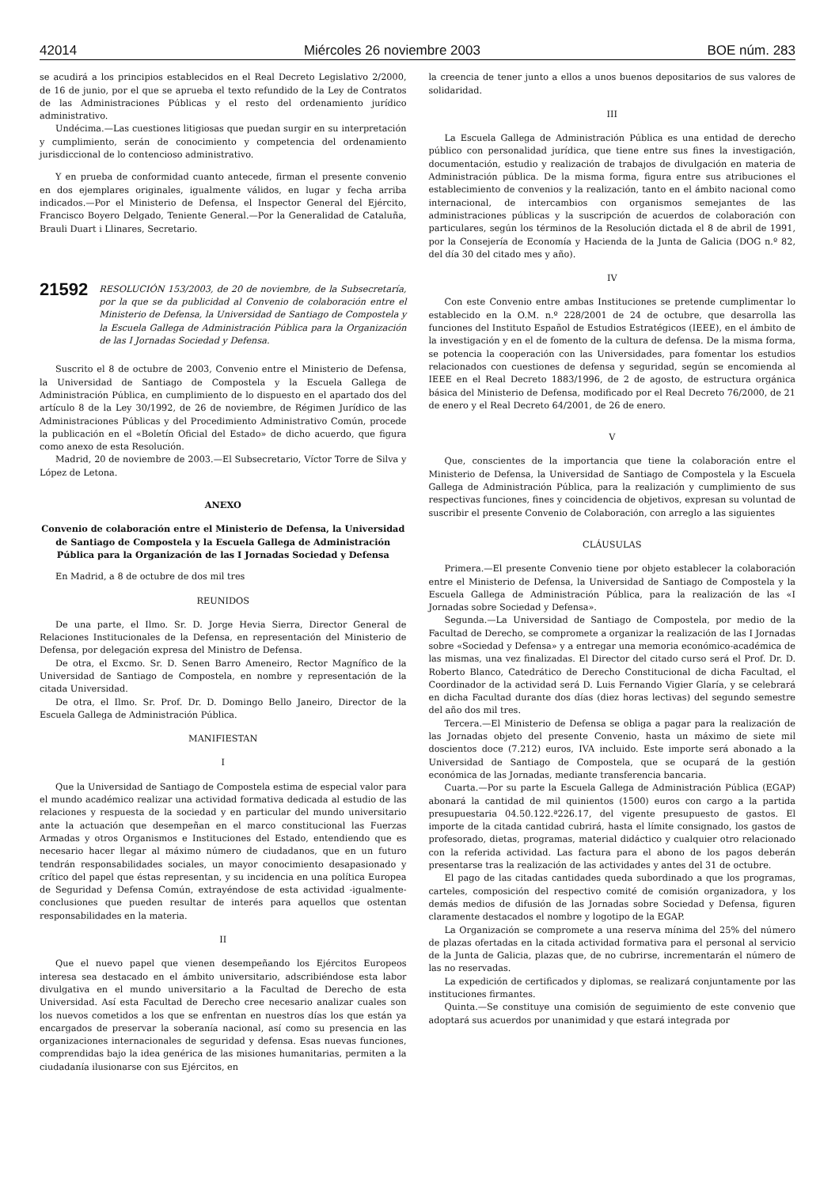42014 Miércoles 26 noviembre 2003 BOE núm. 283
se acudirá a los principios establecidos en el Real Decreto Legislativo 2/2000, de 16 de junio, por el que se aprueba el texto refundido de la Ley de Contratos de las Administraciones Públicas y el resto del ordenamiento jurídico administrativo.
Undécima.—Las cuestiones litigiosas que puedan surgir en su interpretación y cumplimiento, serán de conocimiento y competencia del ordenamiento jurisdiccional de lo contencioso administrativo.
Y en prueba de conformidad cuanto antecede, firman el presente convenio en dos ejemplares originales, igualmente válidos, en lugar y fecha arriba indicados.—Por el Ministerio de Defensa, el Inspector General del Ejército, Francisco Boyero Delgado, Teniente General.—Por la Generalidad de Cataluña, Brauli Duart i Llinares, Secretario.
21592 RESOLUCIÓN 153/2003, de 20 de noviembre, de la Subsecretaría, por la que se da publicidad al Convenio de colaboración entre el Ministerio de Defensa, la Universidad de Santiago de Compostela y la Escuela Gallega de Administración Pública para la Organización de las I Jornadas Sociedad y Defensa.
Suscrito el 8 de octubre de 2003, Convenio entre el Ministerio de Defensa, la Universidad de Santiago de Compostela y la Escuela Gallega de Administración Pública, en cumplimiento de lo dispuesto en el apartado dos del artículo 8 de la Ley 30/1992, de 26 de noviembre, de Régimen Jurídico de las Administraciones Públicas y del Procedimiento Administrativo Común, procede la publicación en el «Boletín Oficial del Estado» de dicho acuerdo, que figura como anexo de esta Resolución.
Madrid, 20 de noviembre de 2003.—El Subsecretario, Víctor Torre de Silva y López de Letona.
ANEXO
Convenio de colaboración entre el Ministerio de Defensa, la Universidad de Santiago de Compostela y la Escuela Gallega de Administración Pública para la Organización de las I Jornadas Sociedad y Defensa
En Madrid, a 8 de octubre de dos mil tres
REUNIDOS
De una parte, el Ilmo. Sr. D. Jorge Hevia Sierra, Director General de Relaciones Institucionales de la Defensa, en representación del Ministerio de Defensa, por delegación expresa del Ministro de Defensa.
De otra, el Excmo. Sr. D. Senen Barro Ameneiro, Rector Magnífico de la Universidad de Santiago de Compostela, en nombre y representación de la citada Universidad.
De otra, el Ilmo. Sr. Prof. Dr. D. Domingo Bello Janeiro, Director de la Escuela Gallega de Administración Pública.
MANIFIESTAN
I
Que la Universidad de Santiago de Compostela estima de especial valor para el mundo académico realizar una actividad formativa dedicada al estudio de las relaciones y respuesta de la sociedad y en particular del mundo universitario ante la actuación que desempeñan en el marco constitucional las Fuerzas Armadas y otros Organismos e Instituciones del Estado, entendiendo que es necesario hacer llegar al máximo número de ciudadanos, que en un futuro tendrán responsabilidades sociales, un mayor conocimiento desapasionado y crítico del papel que éstas representan, y su incidencia en una política Europea de Seguridad y Defensa Común, extrayéndose de esta actividad -igualmente- conclusiones que pueden resultar de interés para aquellos que ostentan responsabilidades en la materia.
II
Que el nuevo papel que vienen desempeñando los Ejércitos Europeos interesa sea destacado en el ámbito universitario, adscribiéndose esta labor divulgativa en el mundo universitario a la Facultad de Derecho de esta Universidad. Así esta Facultad de Derecho cree necesario analizar cuales son los nuevos cometidos a los que se enfrentan en nuestros días los que están ya encargados de preservar la soberanía nacional, así como su presencia en las organizaciones internacionales de seguridad y defensa. Esas nuevas funciones, comprendidas bajo la idea genérica de las misiones humanitarias, permiten a la ciudadanía ilusionarse con sus Ejércitos, en
la creencia de tener junto a ellos a unos buenos depositarios de sus valores de solidaridad.
III
La Escuela Gallega de Administración Pública es una entidad de derecho público con personalidad jurídica, que tiene entre sus fines la investigación, documentación, estudio y realización de trabajos de divulgación en materia de Administración pública. De la misma forma, figura entre sus atribuciones el establecimiento de convenios y la realización, tanto en el ámbito nacional como internacional, de intercambios con organismos semejantes de las administraciones públicas y la suscripción de acuerdos de colaboración con particulares, según los términos de la Resolución dictada el 8 de abril de 1991, por la Consejería de Economía y Hacienda de la Junta de Galicia (DOG n.º 82, del día 30 del citado mes y año).
IV
Con este Convenio entre ambas Instituciones se pretende cumplimentar lo establecido en la O.M. n.º 228/2001 de 24 de octubre, que desarrolla las funciones del Instituto Español de Estudios Estratégicos (IEEE), en el ámbito de la investigación y en el de fomento de la cultura de defensa. De la misma forma, se potencia la cooperación con las Universidades, para fomentar los estudios relacionados con cuestiones de defensa y seguridad, según se encomienda al IEEE en el Real Decreto 1883/1996, de 2 de agosto, de estructura orgánica básica del Ministerio de Defensa, modificado por el Real Decreto 76/2000, de 21 de enero y el Real Decreto 64/2001, de 26 de enero.
V
Que, conscientes de la importancia que tiene la colaboración entre el Ministerio de Defensa, la Universidad de Santiago de Compostela y la Escuela Gallega de Administración Pública, para la realización y cumplimiento de sus respectivas funciones, fines y coincidencia de objetivos, expresan su voluntad de suscribir el presente Convenio de Colaboración, con arreglo a las siguientes
CLÁUSULAS
Primera.—El presente Convenio tiene por objeto establecer la colaboración entre el Ministerio de Defensa, la Universidad de Santiago de Compostela y la Escuela Gallega de Administración Pública, para la realización de las «I Jornadas sobre Sociedad y Defensa».
Segunda.—La Universidad de Santiago de Compostela, por medio de la Facultad de Derecho, se compromete a organizar la realización de las I Jornadas sobre «Sociedad y Defensa» y a entregar una memoria económico-académica de las mismas, una vez finalizadas. El Director del citado curso será el Prof. Dr. D. Roberto Blanco, Catedrático de Derecho Constitucional de dicha Facultad, el Coordinador de la actividad será D. Luis Fernando Vigier Glaría, y se celebrará en dicha Facultad durante dos días (diez horas lectivas) del segundo semestre del año dos mil tres.
Tercera.—El Ministerio de Defensa se obliga a pagar para la realización de las Jornadas objeto del presente Convenio, hasta un máximo de siete mil doscientos doce (7.212) euros, IVA incluido. Este importe será abonado a la Universidad de Santiago de Compostela, que se ocupará de la gestión económica de las Jornadas, mediante transferencia bancaria.
Cuarta.—Por su parte la Escuela Gallega de Administración Pública (EGAP) abonará la cantidad de mil quinientos (1500) euros con cargo a la partida presupuestaria 04.50.122.ª226.17, del vigente presupuesto de gastos. El importe de la citada cantidad cubrirá, hasta el límite consignado, los gastos de profesorado, dietas, programas, material didáctico y cualquier otro relacionado con la referida actividad. Las factura para el abono de los pagos deberán presentarse tras la realización de las actividades y antes del 31 de octubre.
El pago de las citadas cantidades queda subordinado a que los programas, carteles, composición del respectivo comité de comisión organizadora, y los demás medios de difusión de las Jornadas sobre Sociedad y Defensa, figuren claramente destacados el nombre y logotipo de la EGAP.
La Organización se compromete a una reserva mínima del 25% del número de plazas ofertadas en la citada actividad formativa para el personal al servicio de la Junta de Galicia, plazas que, de no cubrirse, incrementarán el número de las no reservadas.
La expedición de certificados y diplomas, se realizará conjuntamente por las instituciones firmantes.
Quinta.—Se constituye una comisión de seguimiento de este convenio que adoptará sus acuerdos por unanimidad y que estará integrada por